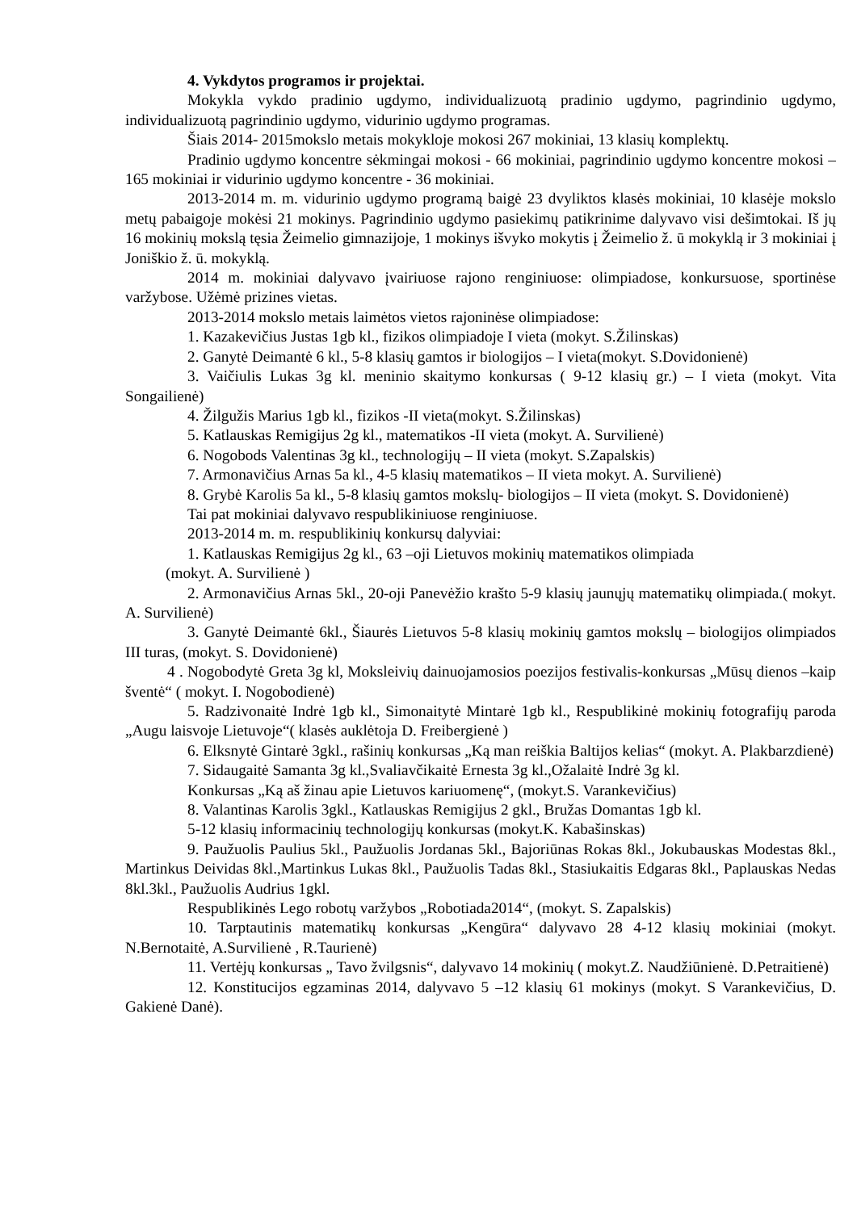4. Vykdytos programos ir projektai.
Mokykla vykdo pradinio ugdymo, individualizuotą pradinio ugdymo, pagrindinio ugdymo, individualizuotą pagrindinio ugdymo, vidurinio ugdymo programas.
Šiais 2014- 2015mokslo metais mokykloje mokosi 267 mokiniai, 13 klasių komplektų.
Pradinio ugdymo koncentre sėkmingai mokosi - 66 mokiniai, pagrindinio ugdymo koncentre mokosi – 165 mokiniai ir vidurinio ugdymo koncentre - 36 mokiniai.
2013-2014 m. m. vidurinio ugdymo programą baigė 23 dvyliktos klasės mokiniai, 10 klasėje mokslo metų pabaigoje mokėsi 21 mokinys. Pagrindinio ugdymo pasiekimų patikrinime dalyvavo visi dešimtokai. Iš jų 16 mokinių mokslą tęsia Žeimelio gimnazijoje, 1 mokinys išvyko mokytis į Žeimelio ž. ū mokyklą ir 3 mokiniai į Joniškio ž. ū. mokyklą.
2014 m. mokiniai dalyvavo įvairiuose rajono renginiuose: olimpiadose, konkursuose, sportinėse varžybose. Užėmė prizines vietas.
2013-2014 mokslo metais laimėtos vietos rajoninėse olimpiadose:
1. Kazakevičius Justas 1gb kl., fizikos olimpiadoje I vieta (mokyt. S.Žilinskas)
2. Ganytė Deimantė 6 kl., 5-8 klasių gamtos ir biologijos – I vieta(mokyt. S.Dovidonienė)
3. Vaičiulis Lukas 3g kl. meninio skaitymo konkursas ( 9-12 klasių gr.) – I vieta (mokyt. Vita Songailienė)
4. Žilgužis Marius 1gb kl., fizikos -II vieta(mokyt. S.Žilinskas)
5. Katlauskas Remigijus 2g kl., matematikos -II vieta (mokyt. A. Survilienė)
6. Nogobods Valentinas 3g kl., technologijų – II vieta (mokyt. S.Zapalskis)
7. Armonavičius Arnas 5a kl., 4-5 klasių matematikos – II vieta mokyt. A. Survilienė)
8. Grybė Karolis 5a kl., 5-8 klasių gamtos mokslų- biologijos – II vieta (mokyt. S. Dovidonienė)
Tai pat mokiniai dalyvavo respublikiniuose renginiuose.
2013-2014 m. m. respublikinių konkursų dalyviai:
1. Katlauskas Remigijus 2g kl., 63 –oji Lietuvos mokinių matematikos olimpiada
(mokyt. A. Survilienė )
2. Armonavičius Arnas 5kl., 20-oji Panevėžio krašto 5-9 klasių jaunųjų matematikų olimpiada.( mokyt. A. Survilienė)
3. Ganytė Deimantė 6kl., Šiaurės Lietuvos 5-8 klasių mokinių gamtos mokslų – biologijos olimpiados III turas, (mokyt. S. Dovidonienė)
4 . Nogobodytė Greta 3g kl, Moksleivių dainuojamosios poezijos festivalis-konkursas „Mūsų dienos –kaip šventė“ ( mokyt. I. Nogobodienė)
5. Radzivonaitė Indrė 1gb kl., Simonaitytė Mintarė 1gb kl., Respublikinė mokinių fotografijų paroda „Augu laisvoje Lietuvoje“( klasės auklėtoja D. Freibergienė )
6. Elksnytė Gintarė 3gkl., rašinių konkursas „Ką man reiškia Baltijos kelias“ (mokyt. A. Plakbarzdienė)
7. Sidaugaitė Samanta 3g kl.,Svaliavčikaitė Ernesta 3g kl.,Ožalaitė Indrė 3g kl.
Konkursas „Ką aš žinau apie Lietuvos kariuomenę“, (mokyt.S. Varankevičius)
8. Valantinas Karolis 3gkl., Katlauskas Remigijus 2 gkl., Bružas Domantas 1gb kl.
5-12 klasių informacinių technologijų konkursas (mokyt.K. Kabašinskas)
9. Paužuolis Paulius 5kl., Paužuolis Jordanas 5kl., Bajoriūnas Rokas 8kl., Jokubauskas Modestas 8kl., Martinkus Deividas 8kl.,Martinkus Lukas 8kl., Paužuolis Tadas 8kl., Stasiukaitis Edgaras 8kl., Paplauskas Nedas 8kl.3kl., Paužuolis Audrius 1gkl.
Respublikinės Lego robotų varžybos „Robotiada2014“, (mokyt. S. Zapalskis)
10. Tarptautinis matematikų konkursas „Kengūra“ dalyvavo 28 4-12 klasių mokiniai (mokyt. N.Bernotaitė, A.Survilienė , R.Taurienė)
11. Vertėjų konkursas „ Tavo žvilgsnis“, dalyvavo 14 mokinių ( mokyt.Z. Naudžiūnienė. D.Petraitienė)
12. Konstitucijos egzaminas 2014, dalyvavo 5 –12 klasių 61 mokinys (mokyt. S Varankevičius, D. Gakienė Danė).